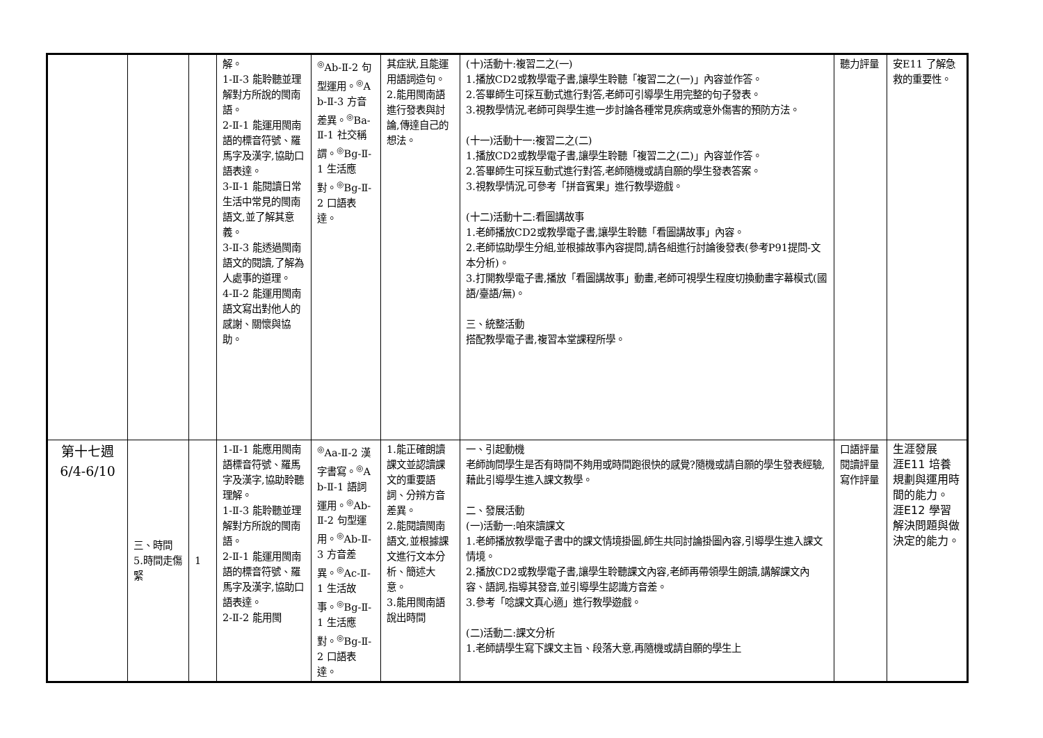| | | | 解。 1-Ⅱ-3 能聆聽並理解對方所說的閩南語。 2-Ⅱ-1 能運用閩南語的標音符號、羅馬字及漢字,協助口語表達。 3-Ⅱ-1 能閱讀日常生活中常見的閩南語文,並了解其意義。 3-Ⅱ-3 能透過閩南語文的閱讀,了解為人處事的道理。 4-Ⅱ-2 能運用閩南語文寫出對他人的感謝、關懷與協助。 | <sup>◎</sup>Ab-Ⅱ-2 句型運用。<sup>◎</sup>Ab-Ⅱ-3 方音差異。<sup>◎</sup>Ba-Ⅱ-1 社交稱謂。<sup>◎</sup>Bg-Ⅱ-1 生活應對。<sup>◎</sup>Bg-Ⅱ-2 口語表達。 | 其症狀,且能運用語詞造句。 2.能用閩南語進行發表與討論,傳達自己的想法。 | (十)活動十:複習二之(一) 1.播放CD2或教學電子書,讓學生聆聽「複習二之(一)」內容並作答。 2.答畢師生可採互動式進行對答,老師可引導學生用完整的句子發表。 3.視教學情況,老師可與學生進一步討論各種常見疾病或意外傷害的預防方法。 (十一)活動十一:複習二之(二) 1.播放CD2或教學電子書,讓學生聆聽「複習二之(二)」內容並作答。 2.答畢師生可採互動式進行對答,老師隨機或請自願的學生發表答案。 3.視教學情況,可參考「拼音賓果」進行教學遊戲。 (十二)活動十二:看圖講故事 1.老師播放CD2或教學電子書,讓學生聆聽「看圖講故事」內容。 2.老師協助學生分組,並根據故事內容提問,請各組進行討論後發表(參考P91提問-文本分析)。 3.打開教學電子書,播放「看圖講故事」動畫,老師可視學生程度切換動畫字幕模式(國語/臺語/無)。 三、統整活動 搭配教學電子書,複習本堂課程所學。 | 聽力評量 | 安E11 了解急救的重要性。 |
| 第十七週 6/4-6/10 | 三、時間 5.時間走傷緊 | 1 | 1-Ⅱ-1 能應用閩南語標音符號、羅馬字及漢字,協助聆聽理解。 1-Ⅱ-3 能聆聽並理解對方所說的閩南語。 2-Ⅱ-1 能運用閩南語的標音符號、羅馬字及漢字,協助口語表達。 2-Ⅱ-2 能用閩 | <sup>◎</sup>Aa-Ⅱ-2 漢字書寫。<sup>◎</sup>Ab-Ⅱ-1 語詞運用。<sup>◎</sup>Ab-Ⅱ-2 句型運用。<sup>◎</sup>Ab-Ⅱ-3 方音差異。<sup>◎</sup>Ac-Ⅱ-1 生活故事。<sup>◎</sup>Bg-Ⅱ-1 生活應對。<sup>◎</sup>Bg-Ⅱ-2 口語表達。 | 1.能正確朗讀課文並認讀課文的重要語詞、分辨方音差異。 2.能閱讀閩南語文,並根據課文進行文本分析、簡述大意。 3.能用閩南語說出時間 | 一、引起動機 老師詢問學生是否有時間不夠用或時間跑很快的感覺?隨機或請自願的學生發表經驗,藉此引導學生進入課文教學。 二、發展活動 (一)活動一:咱來讀課文 1.老師播放教學電子書中的課文情境掛圖,師生共同討論掛圖內容,引導學生進入課文情境。 2.播放CD2或教學電子書,讓學生聆聽課文內容,老師再帶領學生朗讀,講解課文內容、語詞,指導其發音,並引導學生認識方音差。 3.參考「唸課文真心適」進行教學遊戲。 (二)活動二:課文分析 1.老師請學生寫下課文主旨、段落大意,再隨機或請自願的學生上 | 口語評量 閱讀評量 寫作評量 | 生涯發展 涯E11 培養規劃與運用時間的能力。 涯E12 學習解決問題與做決定的能力。 |